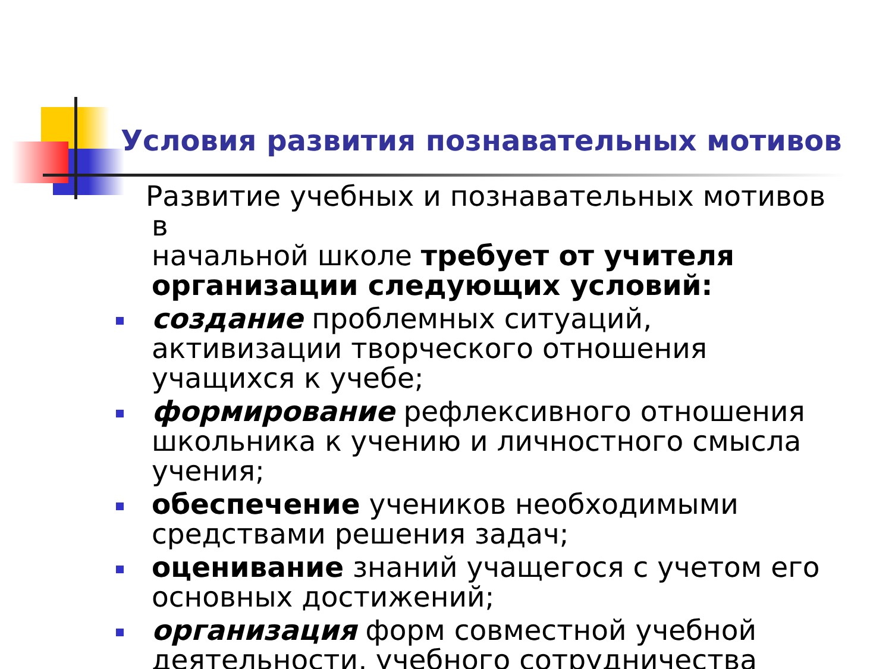Условия развития познавательных мотивов
Развитие учебных и познавательных мотивов в
начальной школе требует от учителя организации следующих условий:
создание проблемных ситуаций, активизации творческого отношения учащихся к учебе;
формирование рефлексивного отношения школьника к учению и личностного смысла учения;
обеспечение учеников необходимыми средствами решения задач;
оценивание знаний учащегося с учетом его основных достижений;
организация форм совместной учебной деятельности, учебного сотрудничества